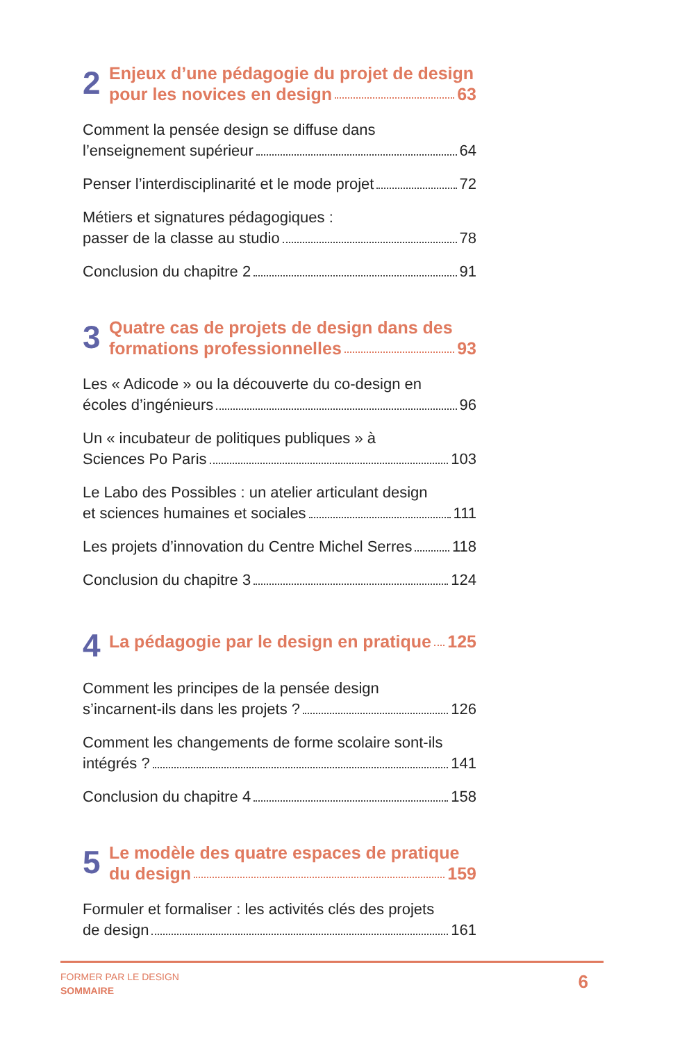2
Enjeux d’une pédagogie du projet de design
pour les novices en design 63
Comment la pensée design se diffuse dans
l’enseignement supérieur 64
Penser l’interdisciplinarité et le mode projet 72
Métiers et signatures pédagogiques :
passer de la classe au studio 78
Conclusion du chapitre 2 91
3
Quatre cas de projets de design dans des
formations professionnelles 93
Les « Adicode » ou la découverte du co-design en
écoles d’ingénieurs 96
Un « incubateur de politiques publiques » à
Sciences Po Paris 103
Le Labo des Possibles : un atelier articulant design
et sciences humaines et sociales 111
Les projets d’innovation du Centre Michel Serres 118
Conclusion du chapitre 3 124
4
La pédagogie par le design en pratique 125
Comment les principes de la pensée design
s’incarnent-ils dans les projets ? 126
Comment les changements de forme scolaire sont-ils
intégrés ? 141
Conclusion du chapitre 4 158
5
Le modèle des quatre espaces de pratique
du design 159
Formuler et formaliser : les activités clés des projets
de design 161
FORMER PAR LE DESIGN
SOMMAIRE
6